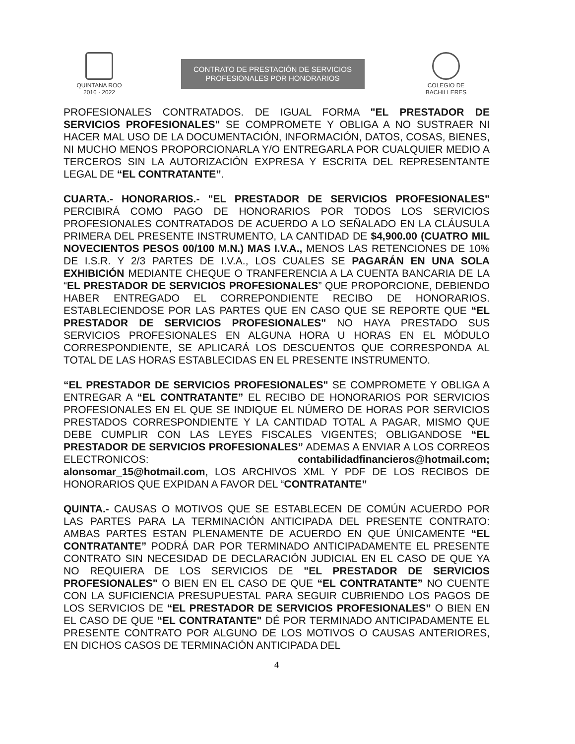QUINTANA ROO
2016 · 2022
CONTRATO DE PRESTACIÓN DE SERVICIOS
PROFESIONALES POR HONORARIOS
COLEGIO DE
BACHILLERES
PROFESIONALES CONTRATADOS. DE IGUAL FORMA "EL PRESTADOR DE SERVICIOS PROFESIONALES" SE COMPROMETE Y OBLIGA A NO SUSTRAER NI HACER MAL USO DE LA DOCUMENTACIÓN, INFORMACIÓN, DATOS, COSAS, BIENES, NI MUCHO MENOS PROPORCIONARLA Y/O ENTREGARLA POR CUALQUIER MEDIO A TERCEROS SIN LA AUTORIZACIÓN EXPRESA Y ESCRITA DEL REPRESENTANTE LEGAL DE “EL CONTRATANTE”.
CUARTA.- HONORARIOS.- "EL PRESTADOR DE SERVICIOS PROFESIONALES" PERCIBIRÁ COMO PAGO DE HONORARIOS POR TODOS LOS SERVICIOS PROFESIONALES CONTRATADOS DE ACUERDO A LO SEÑALADO EN LA CLÁUSULA PRIMERA DEL PRESENTE INSTRUMENTO, LA CANTIDAD DE $4,900.00 (CUATRO MIL NOVECIENTOS PESOS 00/100 M.N.) MAS I.V.A., MENOS LAS RETENCIONES DE 10% DE I.S.R. Y 2/3 PARTES DE I.V.A., LOS CUALES SE PAGARÁN EN UNA SOLA EXHIBICIÓN MEDIANTE CHEQUE O TRANFERENCIA A LA CUENTA BANCARIA DE LA “EL PRESTADOR DE SERVICIOS PROFESIONALES” QUE PROPORCIONE, DEBIENDO HABER ENTREGADO EL CORREPONDIENTE RECIBO DE HONORARIOS. ESTABLECIENDOSE POR LAS PARTES QUE EN CASO QUE SE REPORTE QUE “EL PRESTADOR DE SERVICIOS PROFESIONALES" NO HAYA PRESTADO SUS SERVICIOS PROFESIONALES EN ALGUNA HORA U HORAS EN EL MÓDULO CORRESPONDIENTE, SE APLICARÁ LOS DESCUENTOS QUE CORRESPONDA AL TOTAL DE LAS HORAS ESTABLECIDAS EN EL PRESENTE INSTRUMENTO.
“EL PRESTADOR DE SERVICIOS PROFESIONALES" SE COMPROMETE Y OBLIGA A ENTREGAR A “EL CONTRATANTE” EL RECIBO DE HONORARIOS POR SERVICIOS PROFESIONALES EN EL QUE SE INDIQUE EL NÚMERO DE HORAS POR SERVICIOS PRESTADOS CORRESPONDIENTE Y LA CANTIDAD TOTAL A PAGAR, MISMO QUE DEBE CUMPLIR CON LAS LEYES FISCALES VIGENTES; OBLIGANDOSE “EL PRESTADOR DE SERVICIOS PROFESIONALES” ADEMAS A ENVIAR A LOS CORREOS ELECTRONICOS: contabilidadfinancieros@hotmail.com; alonsomar_15@hotmail.com, LOS ARCHIVOS XML Y PDF DE LOS RECIBOS DE HONORARIOS QUE EXPIDAN A FAVOR DEL “CONTRATANTE”
QUINTA.- CAUSAS O MOTIVOS QUE SE ESTABLECEN DE COMÚN ACUERDO POR LAS PARTES PARA LA TERMINACIÓN ANTICIPADA DEL PRESENTE CONTRATO: AMBAS PARTES ESTAN PLENAMENTE DE ACUERDO EN QUE ÚNICAMENTE “EL CONTRATANTE” PODRÁ DAR POR TERMINADO ANTICIPADAMENTE EL PRESENTE CONTRATO SIN NECESIDAD DE DECLARACIÓN JUDICIAL EN EL CASO DE QUE YA NO REQUIERA DE LOS SERVICIOS DE "EL PRESTADOR DE SERVICIOS PROFESIONALES" O BIEN EN EL CASO DE QUE “EL CONTRATANTE” NO CUENTE CON LA SUFICIENCIA PRESUPUESTAL PARA SEGUIR CUBRIENDO LOS PAGOS DE LOS SERVICIOS DE “EL PRESTADOR DE SERVICIOS PROFESIONALES” O BIEN EN EL CASO DE QUE “EL CONTRATANTE" DÉ POR TERMINADO ANTICIPADAMENTE EL PRESENTE CONTRATO POR ALGUNO DE LOS MOTIVOS O CAUSAS ANTERIORES, EN DICHOS CASOS DE TERMINACIÓN ANTICIPADA DEL
4